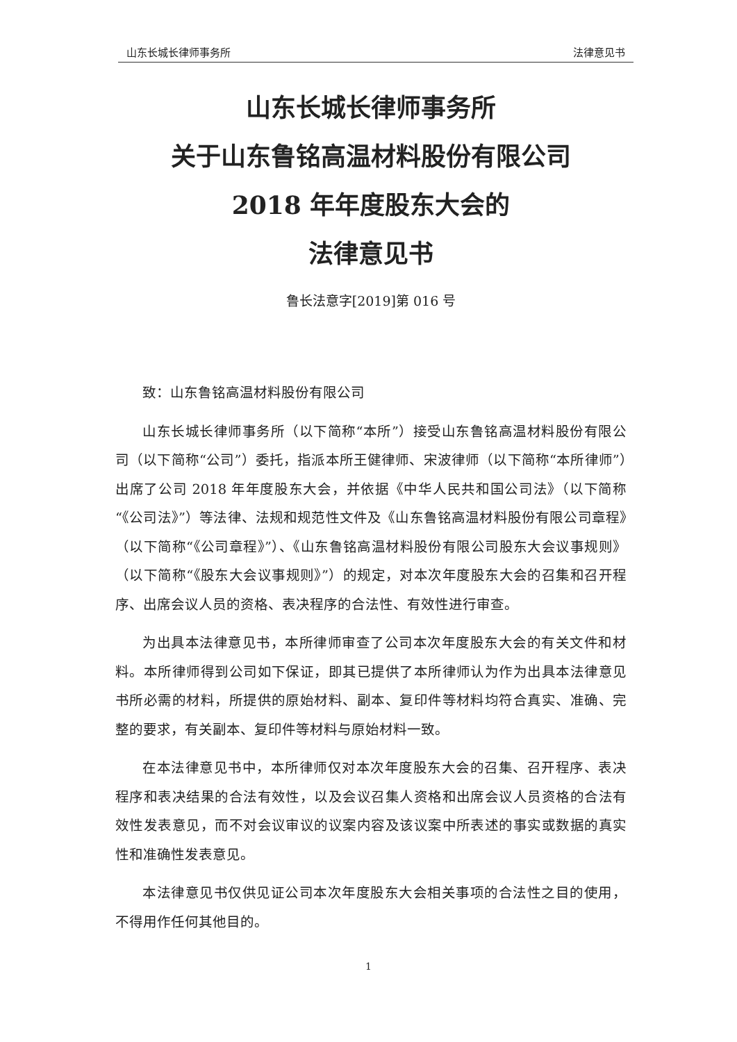山东长城长律师事务所 法律意见书
山东长城长律师事务所
关于山东鲁铭高温材料股份有限公司
2018 年年度股东大会的
法律意见书
鲁长法意字[2019]第 016 号
致：山东鲁铭高温材料股份有限公司
山东长城长律师事务所（以下简称“本所”）接受山东鲁铭高温材料股份有限公司（以下简称“公司”）委托，指派本所王健律师、宋波律师（以下简称“本所律师”）出席了公司 2018 年年度股东大会，并依据《中华人民共和国公司法》（以下简称“《公司法》”）等法律、法规和规范性文件及《山东鲁铭高温材料股份有限公司章程》（以下简称“《公司章程》”）、《山东鲁铭高温材料股份有限公司股东大会议事规则》（以下简称“《股东大会议事规则》”）的规定，对本次年度股东大会的召集和召开程序、出席会议人员的资格、表决程序的合法性、有效性进行审查。
为出具本法律意见书，本所律师审查了公司本次年度股东大会的有关文件和材料。本所律师得到公司如下保证，即其已提供了本所律师认为作为出具本法律意见书所必需的材料，所提供的原始材料、副本、复印件等材料均符合真实、准确、完整的要求，有关副本、复印件等材料与原始材料一致。
在本法律意见书中，本所律师仅对本次年度股东大会的召集、召开程序、表决程序和表决结果的合法有效性，以及会议召集人资格和出席会议人员资格的合法有效性发表意见，而不对会议审议的议案内容及该议案中所表述的事实或数据的真实性和准确性发表意见。
本法律意见书仅供见证公司本次年度股东大会相关事项的合法性之目的使用，不得用作任何其他目的。
1